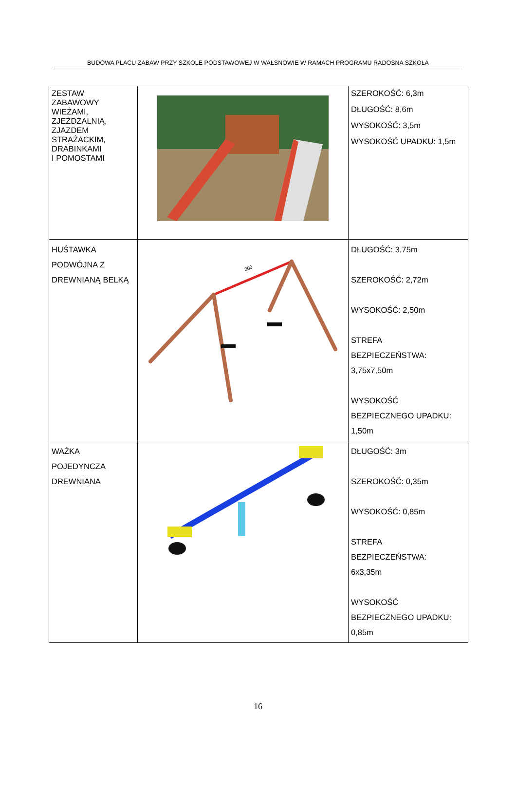BUDOWA PLACU ZABAW PRZY SZKOLE PODSTAWOWEJ W WAŁSNOWIE W RAMACH PROGRAMU RADOSNA SZKOŁA
| ZESTAW ZABAWOWY WIEŻAMI, ZJEŻDŻALNIĄ, ZJAZDEM STRAŻACKIM, DRABINKAMI I POMOSTAMI | | SZEROKOŚĆ: 6,3m DŁUGOŚĆ: 8,6m WYSOKOŚĆ: 3,5m WYSOKOŚĆ UPADKU: 1,5m |
| HUŚTAWKA PODWÓJNA Z DREWNIANĄ BELKĄ | 300 | DŁUGOŚĆ: 3,75m SZEROKOŚĆ: 2,72m WYSOKOŚĆ: 2,50m STREFA BEZPIECZEŃSTWA: 3,75x7,50m WYSOKOŚĆ BEZPIECZNEGO UPADKU: 1,50m |
| WAŻKA POJEDYNCZA DREWNIANA | | DŁUGOŚĆ: 3m SZEROKOŚĆ: 0,35m WYSOKOŚĆ: 0,85m STREFA BEZPIECZEŃSTWA: 6x3,35m WYSOKOŚĆ BEZPIECZNEGO UPADKU: 0,85m |
16